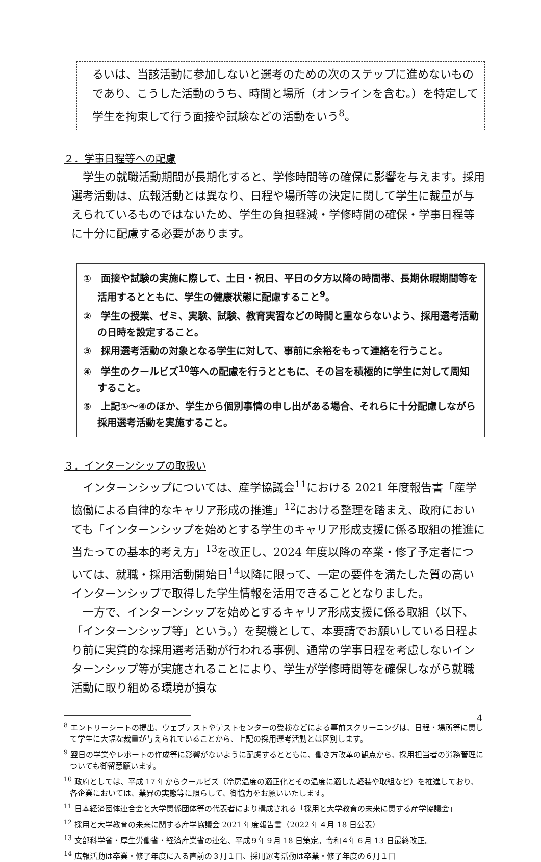るいは、当該活動に参加しないと選考のための次のステップに進めないものであり、こうした活動のうち、時間と場所（オンラインを含む。）を特定して学生を拘束して行う面接や試験などの活動をいう<sup>8</sup>。
２．学事日程等への配慮
学生の就職活動期間が長期化すると、学修時間等の確保に影響を与えます。採用選考活動は、広報活動とは異なり、日程や場所等の決定に関して学生に裁量が与えられているものではないため、学生の負担軽減・学修時間の確保・学事日程等に十分に配慮する必要があります。
①　面接や試験の実施に際して、土日・祝日、平日の夕方以降の時間帯、長期休暇期間等を活用するとともに、学生の健康状態に配慮すること<sup>9</sup>。
②　学生の授業、ゼミ、実験、試験、教育実習などの時間と重ならないよう、採用選考活動の日時を設定すること。
③　採用選考活動の対象となる学生に対して、事前に余裕をもって連絡を行うこと。
④　学生のクールビズ<sup>10</sup>等への配慮を行うとともに、その旨を積極的に学生に対して周知すること。
⑤　上記①～④のほか、学生から個別事情の申し出がある場合、それらに十分配慮しながら採用選考活動を実施すること。
３．インターンシップの取扱い
インターンシップについては、産学協議会<sup>11</sup>における 2021 年度報告書「産学協働による自律的なキャリア形成の推進」<sup>12</sup>における整理を踏まえ、政府においても「インターンシップを始めとする学生のキャリア形成支援に係る取組の推進に当たっての基本的考え方」<sup>13</sup>を改正し、2024 年度以降の卒業・修了予定者については、就職・採用活動開始日<sup>14</sup>以降に限って、一定の要件を満たした質の高いインターンシップで取得した学生情報を活用できることとなりました。
一方で、インターンシップを始めとするキャリア形成支援に係る取組（以下、「インターンシップ等」という。）を契機として、本要請でお願いしている日程より前に実質的な採用選考活動が行われる事例、通常の学事日程を考慮しないインターンシップ等が実施されることにより、学生が学修時間等を確保しながら就職活動に取り組める環境が損な
<sup>8</sup> エントリーシートの提出、ウェブテストやテストセンターの受検などによる事前スクリーニングは、日程・場所等に関して学生に大幅な裁量が与えられていることから、上記の採用選考活動とは区別します。
<sup>9</sup> 翌日の学業やレポートの作成等に影響がないように配慮するとともに、働き方改革の観点から、採用担当者の労務管理についても御留意願います。
<sup>10</sup> 政府としては、平成 17 年からクールビズ（冷房温度の適正化とその温度に適した軽装や取組など）を推進しており、各企業においては、業界の実態等に照らして、御協力をお願いいたします。
<sup>11</sup> 日本経済団体連合会と大学関係団体等の代表者により構成される「採用と大学教育の未来に関する産学協議会」
<sup>12</sup> 採用と大学教育の未来に関する産学協議会 2021 年度報告書（2022 年４月 18 日公表）
<sup>13</sup> 文部科学省・厚生労働省・経済産業省の連名、平成９年９月 18 日策定。令和４年６月 13 日最終改正。
<sup>14</sup> 広報活動は卒業・修了年度に入る直前の３月１日、採用選考活動は卒業・修了年度の６月１日
4